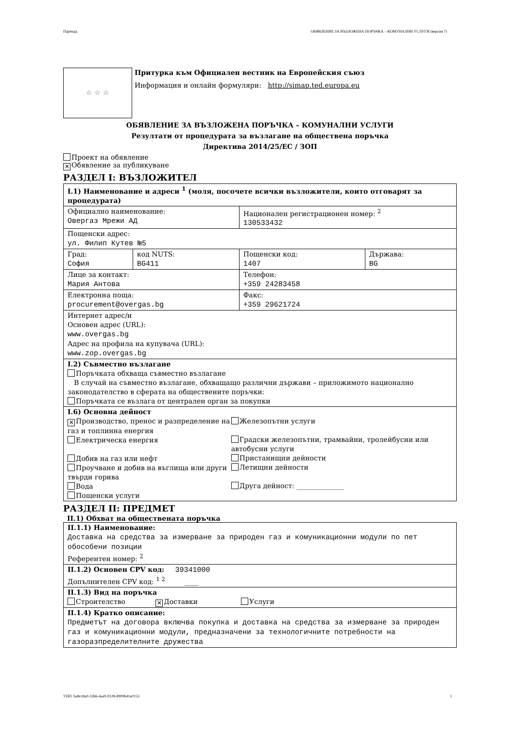Партида: ОБЯВЛЕНИЕ ЗА ВЪЗЛОЖЕНА ПОРЪЧКА – КОМУНАЛНИ УСЛУГИ (версия 7)
☆ ☆ ☆
Притурка към Официален вестник на Европейския съюз
Информация и онлайн формуляри: http://simap.ted.europa.eu
ОБЯВЛЕНИЕ ЗА ВЪЗЛОЖЕНА ПОРЪЧКА – КОМУНАЛНИ УСЛУГИ
Резултати от процедурата за възлагане на обществена поръчка
Директива 2014/25/ЕС / ЗОП
Проект на обявление
✕ Обявление за публикуване
РАЗДЕЛ I: ВЪЗЛОЖИТЕЛ
| I.1) Наименование и адреси <sup>1</sup> (моля, посочете всички възложители, които отговарят за процедурата) | | | |
| Официално наименование: Овергаз Мрежи АД | | Национален регистрационен номер: <sup>2</sup> 130533432 | |
| Пощенски адрес: ул. Филип Кутев №5 | | | |
| Град: София | код NUTS: BG411 | Пощенски код: 1407 | Държава: BG |
| Лице за контакт: Мария Антова | | Телефон: +359 24283458 | |
| Електронна поща: procurement@overgas.bg | | Факс: +359 29621724 | |
| Интернет адрес/и Основен адрес (URL): www.overgas.bg Адрес на профила на купувача (URL): www.zop.overgas.bg | | | |
| I.2) Съвместно възлагане Поръчката обхваща съвместно възлагане В случай на съвместно възлагане, обхващащо различни държави – приложимото национално законодателство в сферата на обществените поръчки: Поръчката се възлага от централен орган за покупки | | | |
| I.6) Основна дейност ✕ Производство, пренос и разпределение на газ и топлинна енергия Електрическа енергия Добив на газ или нефт Проучване и добив на въглища или други твърди горива Вода Пощенски услуги Железопътни услуги Градски железопътни, трамвайни, тролейбусни или автобусни услуги Пристанищни дейности Летищни дейности Друга дейност: ______________ | | | |
РАЗДЕЛ II: ПРЕДМЕТ
II.1) Обхват на обществената поръчка
| II.1.1) Наименование: Доставка на средства за измерване за природен газ и комуникационни модули по пет обособени позиции Референтен номер: <sup>2</sup> |
| II.1.2) Основен CPV код: 39341000 Допълнителен CPV код: <sup>1 2</sup> ____ |
| II.1.3) Вид на поръчка Строителство ✕ Доставки Услуги |
| II.1.4) Кратко описание: Предметът на договора включва покупка и доставка на средства за измерване за природен газ и комуникационни модули, предназначени за технологичните потребности на газоразпределителните дружества |
УНП: ba8cc8a0-33b6-4aa9-9128-8909b41e0153 1